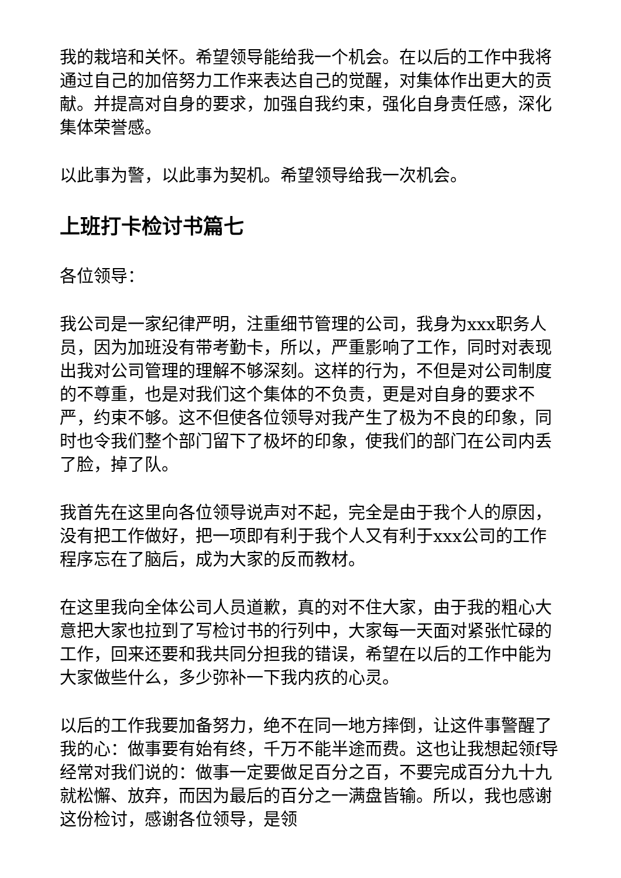我的栽培和关怀。希望领导能给我一个机会。在以后的工作中我将通过自己的加倍努力工作来表达自己的觉醒，对集体作出更大的贡献。并提高对自身的要求，加强自我约束，强化自身责任感，深化集体荣誉感。
以此事为警，以此事为契机。希望领导给我一次机会。
上班打卡检讨书篇七
各位领导：
我公司是一家纪律严明，注重细节管理的公司，我身为xxx职务人员，因为加班没有带考勤卡，所以，严重影响了工作，同时对表现出我对公司管理的理解不够深刻。这样的行为，不但是对公司制度的不尊重，也是对我们这个集体的不负责，更是对自身的要求不严，约束不够。这不但使各位领导对我产生了极为不良的印象，同时也令我们整个部门留下了极坏的印象，使我们的部门在公司内丢了脸，掉了队。
我首先在这里向各位领导说声对不起，完全是由于我个人的原因，没有把工作做好，把一项即有利于我个人又有利于xxx公司的工作程序忘在了脑后，成为大家的反而教材。
在这里我向全体公司人员道歉，真的对不住大家，由于我的粗心大意把大家也拉到了写检讨书的行列中，大家每一天面对紧张忙碌的工作，回来还要和我共同分担我的错误，希望在以后的工作中能为大家做些什么，多少弥补一下我内疚的心灵。
以后的工作我要加备努力，绝不在同一地方摔倒，让这件事警醒了我的心：做事要有始有终，千万不能半途而费。这也让我想起领f导经常对我们说的：做事一定要做足百分之百，不要完成百分九十九就松懈、放弃，而因为最后的百分之一满盘皆输。所以，我也感谢这份检讨，感谢各位领导，是领